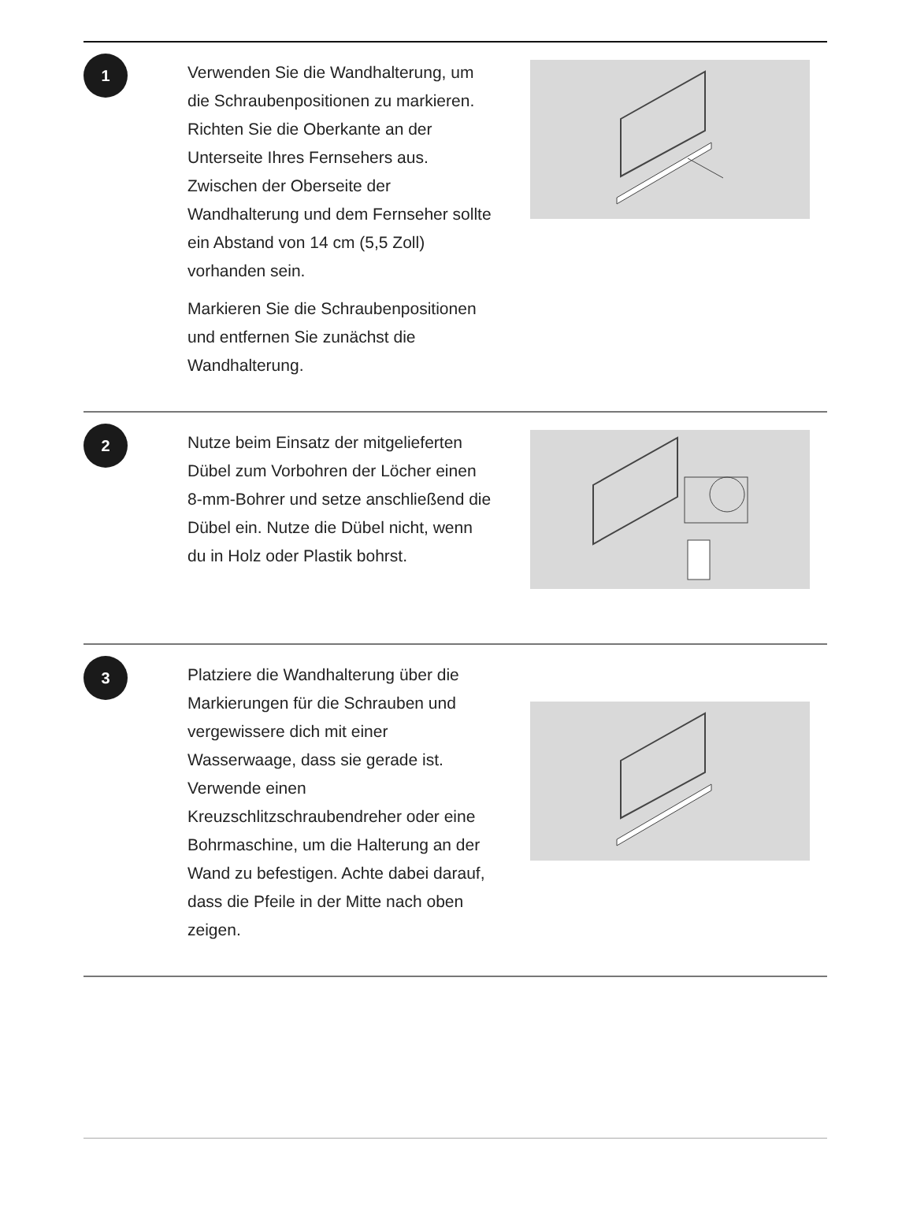1
Verwenden Sie die Wandhalterung, um die Schraubenpositionen zu markieren. Richten Sie die Oberkante an der Unterseite Ihres Fernsehers aus. Zwischen der Oberseite der Wandhalterung und dem Fernseher sollte ein Abstand von 14 cm (5,5 Zoll) vorhanden sein.
Markieren Sie die Schraubenpositionen und entfernen Sie zunächst die Wandhalterung.
2
Nutze beim Einsatz der mitgelieferten Dübel zum Vorbohren der Löcher einen 8-mm-Bohrer und setze anschließend die Dübel ein. Nutze die Dübel nicht, wenn du in Holz oder Plastik bohrst.
3
Platziere die Wandhalterung über die Markierungen für die Schrauben und vergewissere dich mit einer Wasserwaage, dass sie gerade ist. Verwende einen Kreuzschlitzschraubendreher oder eine Bohrmaschine, um die Halterung an der Wand zu befestigen. Achte dabei darauf, dass die Pfeile in der Mitte nach oben zeigen.